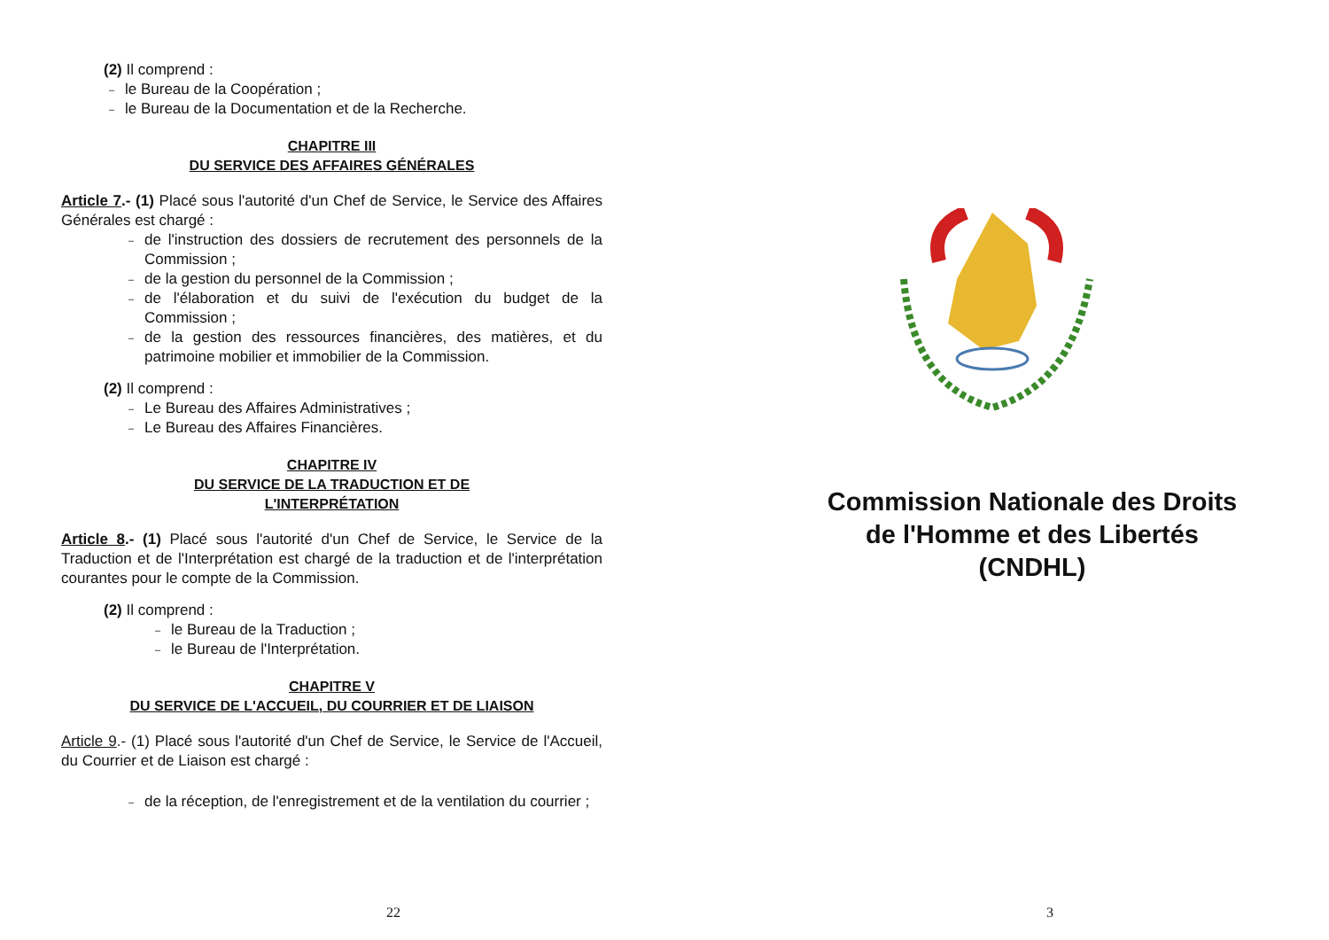(2) Il comprend :
– le Bureau de la Coopération ;
– le Bureau de la Documentation et de la Recherche.
CHAPITRE III
DU SERVICE DES AFFAIRES GÉNÉRALES
Article 7.- (1) Placé sous l'autorité d'un Chef de Service, le Service des Affaires Générales est chargé :
– de l'instruction des dossiers de recrutement des personnels de la Commission ;
– de la gestion du personnel de la Commission ;
– de l'élaboration et du suivi de l'exécution du budget de la Commission ;
– de la gestion des ressources financières, des matières, et du patrimoine mobilier et immobilier de la Commission.
(2) Il comprend :
– Le Bureau des Affaires Administratives ;
– Le Bureau des Affaires Financières.
CHAPITRE IV
DU SERVICE DE LA TRADUCTION ET DE
L'INTERPRÉTATION
Article 8.- (1) Placé sous l'autorité d'un Chef de Service, le Service de la Traduction et de l'Interprétation est chargé de la traduction et de l'interprétation courantes pour le compte de la Commission.
(2) Il comprend :
– le Bureau de la Traduction ;
– le Bureau de l'Interprétation.
CHAPITRE V
DU SERVICE DE L'ACCUEIL, DU COURRIER ET DE LIAISON
Article 9.- (1) Placé sous l'autorité d'un Chef de Service, le Service de l'Accueil, du Courrier et de Liaison est chargé :
– de la réception, de l'enregistrement et de la ventilation du courrier ;
22
Commission Nationale des Droits
de l'Homme et des Libertés
(CNDHL)
3